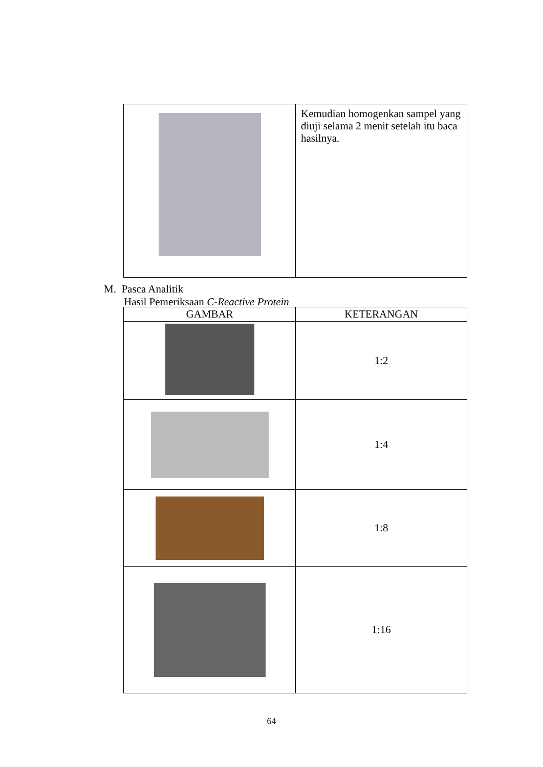| | Kemudian homogenkan sampel yang diuji selama 2 menit setelah itu baca hasilnya. |
M. Pasca Analitik
Hasil Pemeriksaan C-Reactive Protein
| GAMBAR | KETERANGAN |
| --- | --- |
| | 1:2 |
| | 1:4 |
| | 1:8 |
| | 1:16 |
64